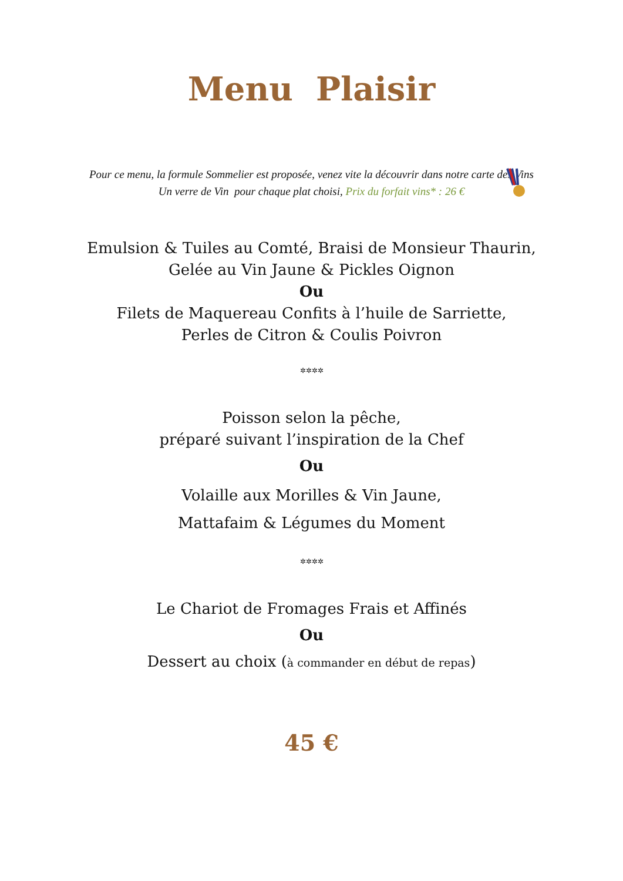Menu Plaisir
Pour ce menu, la formule Sommelier est proposée, venez vite la découvrir dans notre carte des Vins
Un verre de Vin pour chaque plat choisi, Prix du forfait vins* : 26 €
Emulsion & Tuiles au Comté, Braisi de Monsieur Thaurin,
Gelée au Vin Jaune & Pickles Oignon
Ou
Filets de Maquereau Confits à l’huile de Sarriette,
Perles de Citron & Coulis Poivron
✲✲✲✲
Poisson selon la pêche,
préparé suivant l’inspiration de la Chef
Ou
Volaille aux Morilles & Vin Jaune,
Mattafaim & Légumes du Moment
✲✲✲✲
Le Chariot de Fromages Frais et Affinés
Ou
Dessert au choix (à commander en début de repas)
45 €